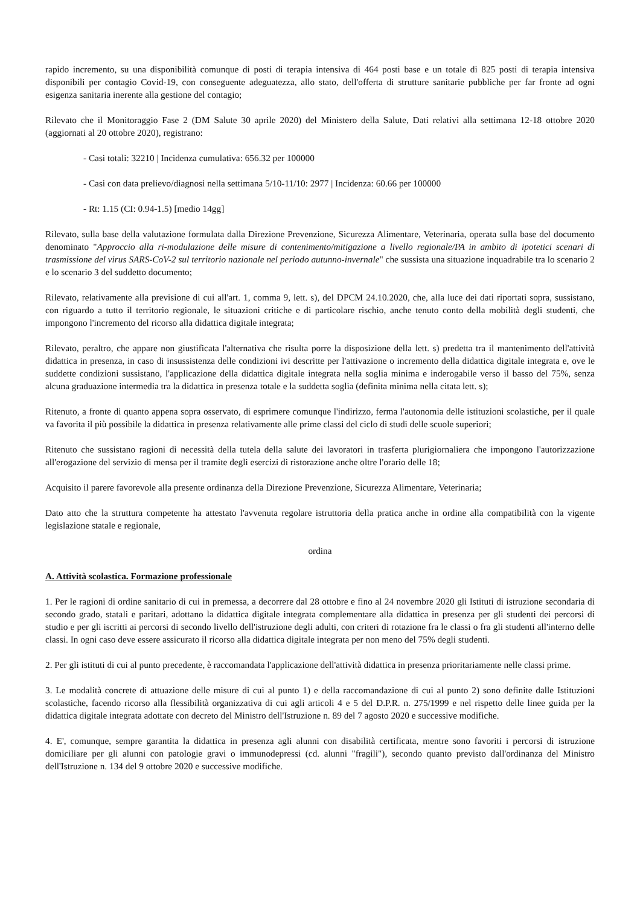rapido incremento, su una disponibilità comunque di posti di terapia intensiva di 464 posti base e un totale di 825 posti di terapia intensiva disponibili per contagio Covid-19, con conseguente adeguatezza, allo stato, dell'offerta di strutture sanitarie pubbliche per far fronte ad ogni esigenza sanitaria inerente alla gestione del contagio;
Rilevato che il Monitoraggio Fase 2 (DM Salute 30 aprile 2020) del Ministero della Salute, Dati relativi alla settimana 12-18 ottobre 2020 (aggiornati al 20 ottobre 2020), registrano:
- Casi totali: 32210 | Incidenza cumulativa: 656.32 per 100000
- Casi con data prelievo/diagnosi nella settimana 5/10-11/10: 2977 | Incidenza: 60.66 per 100000
- Rt: 1.15 (CI: 0.94-1.5) [medio 14gg]
Rilevato, sulla base della valutazione formulata dalla Direzione Prevenzione, Sicurezza Alimentare, Veterinaria, operata sulla base del documento denominato "Approccio alla ri-modulazione delle misure di contenimento/mitigazione a livello regionale/PA in ambito di ipotetici scenari di trasmissione del virus SARS-CoV-2 sul territorio nazionale nel periodo autunno-invernale" che sussista una situazione inquadrabile tra lo scenario 2 e lo scenario 3 del suddetto documento;
Rilevato, relativamente alla previsione di cui all'art. 1, comma 9, lett. s), del DPCM 24.10.2020, che, alla luce dei dati riportati sopra, sussistano, con riguardo a tutto il territorio regionale, le situazioni critiche e di particolare rischio, anche tenuto conto della mobilità degli studenti, che impongono l'incremento del ricorso alla didattica digitale integrata;
Rilevato, peraltro, che appare non giustificata l'alternativa che risulta porre la disposizione della lett. s) predetta tra il mantenimento dell'attività didattica in presenza, in caso di insussistenza delle condizioni ivi descritte per l'attivazione o incremento della didattica digitale integrata e, ove le suddette condizioni sussistano, l'applicazione della didattica digitale integrata nella soglia minima e inderogabile verso il basso del 75%, senza alcuna graduazione intermedia tra la didattica in presenza totale e la suddetta soglia (definita minima nella citata lett. s);
Ritenuto, a fronte di quanto appena sopra osservato, di esprimere comunque l'indirizzo, ferma l'autonomia delle istituzioni scolastiche, per il quale va favorita il più possibile la didattica in presenza relativamente alle prime classi del ciclo di studi delle scuole superiori;
Ritenuto che sussistano ragioni di necessità della tutela della salute dei lavoratori in trasferta plurigiornaliera che impongono l'autorizzazione all'erogazione del servizio di mensa per il tramite degli esercizi di ristorazione anche oltre l'orario delle 18;
Acquisito il parere favorevole alla presente ordinanza della Direzione Prevenzione, Sicurezza Alimentare, Veterinaria;
Dato atto che la struttura competente ha attestato l'avvenuta regolare istruttoria della pratica anche in ordine alla compatibilità con la vigente legislazione statale e regionale,
ordina
A. Attività scolastica. Formazione professionale
1. Per le ragioni di ordine sanitario di cui in premessa, a decorrere dal 28 ottobre e fino al 24 novembre 2020 gli Istituti di istruzione secondaria di secondo grado, statali e paritari, adottano la didattica digitale integrata complementare alla didattica in presenza per gli studenti dei percorsi di studio e per gli iscritti ai percorsi di secondo livello dell'istruzione degli adulti, con criteri di rotazione fra le classi o fra gli studenti all'interno delle classi. In ogni caso deve essere assicurato il ricorso alla didattica digitale integrata per non meno del 75% degli studenti.
2. Per gli istituti di cui al punto precedente, è raccomandata l'applicazione dell'attività didattica in presenza prioritariamente nelle classi prime.
3. Le modalità concrete di attuazione delle misure di cui al punto 1) e della raccomandazione di cui al punto 2) sono definite dalle Istituzioni scolastiche, facendo ricorso alla flessibilità organizzativa di cui agli articoli 4 e 5 del D.P.R. n. 275/1999 e nel rispetto delle linee guida per la didattica digitale integrata adottate con decreto del Ministro dell'Istruzione n. 89 del 7 agosto 2020 e successive modifiche.
4. E', comunque, sempre garantita la didattica in presenza agli alunni con disabilità certificata, mentre sono favoriti i percorsi di istruzione domiciliare per gli alunni con patologie gravi o immunodepressi (cd. alunni "fragili"), secondo quanto previsto dall'ordinanza del Ministro dell'Istruzione n. 134 del 9 ottobre 2020 e successive modifiche.